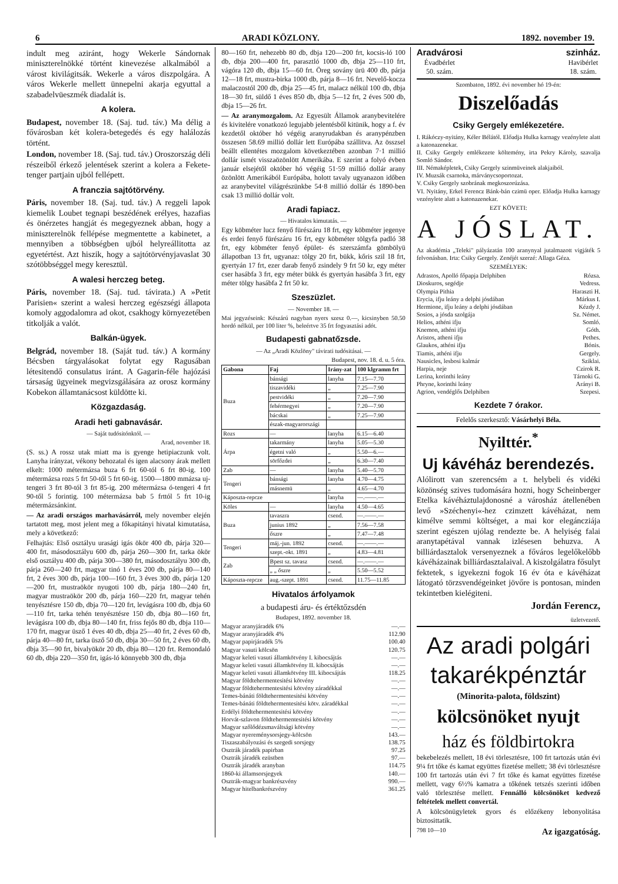6 ARADI KÖZLONY. 1892. november 19.
indult meg aziránt, hogy Wekerle Sándornak miniszterelnökké történt kinevezése alkalmából a várost kivilágitsák. Wekerle a város diszpolgára. A város Wekerle mellett ünnepelni akarja egyuttal a szabadelvüeszmék diadalát is.
A kolera.
Budapest, november 18. (Saj. tud. táv.) Ma délig a fővárosban két kolera-betegedés és egy halálozás történt.
London, november 18. (Saj. tud. táv.) Oroszország déli részeiből érkező jelentések szerint a kolera a Fekete-tenger partjain ujból fellépett.
A franczia sajtótörvény.
Páris, november 18. (Saj. tud. táv.) A reggeli lapok kiemelik Loubet tegnapi beszédének erélyes, hazafias és önérzetes hangját és megegyeznek abban, hogy a miniszterelnök fellépése megmentette a kabinetet, a mennyiben a többségben ujból helyreállitotta az egyetértést. Azt hiszik, hogy a sajtótörvényjavaslat 30 szótöbbséggel megy keresztül.
A walesi herczeg beteg.
Páris, november 18. (Saj. tud. távirata.) A »Petit Parisien« szerint a walesi herczeg egészségi állapota komoly aggodalomra ad okot, csakhogy környezetében titkolják a valót.
Balkán-ügyek.
Belgrád, november 18. (Saját tud. táv.) A kormány Bécsben tárgyalásokat folytat egy Ragusában létesitendő consulatus iránt. A Gagarin-féle hajózási társaság ügyeinek megvizsgálására az orosz kormány Kobekon államtanácsost küldötte ki.
Közgazdaság.
Aradi heti gabnavásár.
— Saját tudósitónktól. —
Arad, november 18.
(S. ss.) A rossz utak miatt ma is gyenge hetipiaczunk volt. Lanyha irányzat, vékony behozatal és igen alacsony árak mellett elkelt: 1000 métermázsa buza 6 frt 60-tól 6 frt 80-ig. 100 métermázsa rozs 5 frt 50-től 5 frt 60-ig. 1500—1800 mmázsa uj-tengeri 3 frt 80-tól 3 frt 85-ig. 200 métermázsa ó-tengeri 4 frt 90-től 5 forintig. 100 métermázsa bab 5 frttól 5 frt 10-ig métermázsánkint.
— Az aradi országos marhavásárról, mely november elején tartatott meg, most jelent meg a főkapitányi hivatal kimutatása, mely a következő:
Felhajtás: Első osztályu urasági igás ökör 400 db, párja 320—400 frt, másodosztályu 600 db, párja 260—300 frt, tarka ökör első osztályu 400 db, párja 300—380 frt, másodosztályu 300 db, párja 260—240 frt, magyar tinó 1 éves 200 db, párja 80—140 frt, 2 éves 300 db, párja 100—160 frt, 3 éves 300 db, párja 120—200 frt, mustraökör nyugoti 100 db, párja 180—240 frt, magyar mustraökör 200 db, párja 160—220 frt, magyar tehén tenyésztésre 150 db, dbja 70—120 frt, levágásra 100 db, dbja 60—110 frt, tarka tehén tenyésztésre 150 db, dbja 80—160 frt, levágásra 100 db, dbja 80—140 frt, friss fejős 80 db, dbja 110—170 frt, magyar üsző 1 éves 40 db, dbja 25—40 frt, 2 éves 60 db, párja 40—80 frt, tarka üsző 50 db, dbja 30—50 frt, 2 éves 60 db, dbja 35—90 frt, bivalyökör 20 db, dbja 80—120 frt. Remondaló 60 db, dbja 220—350 frt, igás-ló könnyebb 300 db, dbja
80—160 frt, nehezebb 80 db, dbja 120—200 frt, kocsis-ló 100 db, dbja 200—400 frt, parasztló 1000 db, dbja 25—110 frt, vágóra 120 db, dbja 15—60 frt. Öreg sovány ürü 400 db, párja 12—18 frt, mustra-birka 1000 db, párja 8—16 frt. Nevelő-kocza malaczostól 200 db, dbja 25—45 frt, malacz nélkül 100 db, dbja 18—30 frt, süldő 1 éves 850 db, dbja 5—12 frt, 2 éves 500 db, dbja 15—26 frt.
— Az aranymozgalom. Az Egyesült Államok aranybevitelére és kivitelére vonatkozó legujabb jelentésből kitünik, hogy a f. év kezdetől október hó végéig aranyrudakban és aranypénzben összesen 58.69 millió dollár lett Európába szállitva. Az összsel beállt ellentétes mozgalom következtében azonban 7·1 millió dollár ismét visszaözönlött Amerikába. E szerint a folyó évben január elsejétől október hó végéig 51·59 millió dollár arany özönlött Amerikából Európába, holott tavaly ugyanazon időben az aranybevitel világrészünkbe 54·8 millió dollár és 1890-ben csak 13 millió dollár volt.
Aradi fapiacz.
— Hivatalos kimutatás. —
Egy köbméter lucz fenyő fürészáru 18 frt, egy köbméter jegenye és erdei fenyő fürészáru 16 frt, egy köbméter tölgyfa padló 38 frt, egy köbméter fenyő épület- és szerszámfa gömbölyü állapotban 13 frt, ugyanaz: tölgy 20 frt, bükk, kőris szil 18 frt, gyertyán 17 frt, ezer darab fenyő zsindely 9 frt 50 kr, egy méter cser hasábfa 3 frt, egy méter bükk és gyertyán hasábfa 3 frt, egy méter tölgy hasábfa 2 frt 50 kr.
Szeszüzlet.
— November 18. —
Mai jegyzéseink: Készárú nagyban nyers szesz 0.—, kicsinyben 50.50 hordó nélkül, per 100 liter %, beleértve 35 frt fogyasztási adót.
Budapesti gabnatőzsde.
— Az „Aradi Közlöny" távirati tudósitásai. —
Budapest, nov. 18. d. u. 5 óra.
| Gabona | Faj | Irány-zat | 100 klgramm frt |
| --- | --- | --- | --- |
| Buza | bánsági | lanyha | 7.15—7.70 |
| | tiszavidéki | „ | 7.25—7.90 |
| | pestvidéki | „ | 7.20—7.90 |
| | fehérmegyei | „ | 7.20—7.90 |
| | bácskai | „ | 7.25—7.90 |
| | észak-magyarországi | | |
| Rozs | — | lanyha | 6.15—6.40 |
| Árpa | takarmány | lanyha | 5.05—5.30 |
| | égetni való | „ | 5.50—6.— |
| | sörfőzdei | „ | 6.30—7.40 |
| Zab | — | lanyha | 5.40—5.70 |
| Tengeri | bánsági | lanyha | 4.70—4.75 |
| | másnemü | „ | 4.65—4.70 |
| Káposzta-repcze | | lanyha | —.——.— |
| Köles | — | lanyha | 4.50—4.65 |
| Buza | tavaszra | csend. | —.——.— |
| | junius 1892 | „ | 7.56—7.58 |
| | őszre | „ | 7.47—7.48 |
| Tengeri | máj.-jun. 1892 | csend. | —.——.— |
| | szept.-okt. 1891 | „ | 4.83—4.81 |
| Zab | Bpest sz. tavasz | csend. | —.——.— |
| | „ „ őszre | „ | 5.50—5.52 |
| Káposzta-repcze | aug.-szept. 1891 | csend. | 11.75—11.85 |
Hivatalos árfolyamok
a budapesti áru- és értéktőzsdén
Budapest, 1892. november 18.
Magyar aranyjáradék 6% —.—
Magyar aranyjáradék 4% 112.90
Magyar papirjáradék 5% 100.40
Magyar vasuti kölcsön 120.75
Magyar keleti vasuti államkötvény I. kibocsájtás —.—
Magyar keleti vasuti államkötvény II. kibocsájtás —.—
Magyar keleti vasuti államkötvény III. kibocsájtás 118.25
Magyar földtehermentesitési kötvény —.—
Magyar földtehermentesitési kötvény záradékkal —.—
Temes-bánáti földtehermentesitési kötvény —.—
Temes-bánáti földtehermentesitési kötv. záradékkal —.—
Erdélyi földtehermentesitési kötvény —.—
Horvát-szlavon földtehermentesitési kötvény —.—
Magyar szőlődézsmaváltsági kötvény —.—
Magyar nyereménysorsjegy-kölcsön 143.—
Tiszaszabályozási és szegedi sorsjegy 138.75
Osztrák járadék papirban 97.25
Osztrák járadék ezüstben 97.—
Osztrák járadék aranyban 114.75
1860-ki államsorsjegyek 140.—
Osztrák-magyar bankrészvény 990.—
Magyar hitelbankrészvény 361.25
Aradvárosi
Évadbérlet
50. szám.
szinház.
Havibérlet
18. szám.
Szombaton, 1892. évi november hó 19-én:
Diszelőadás
Csiky Gergely emlékezetére.
I. Rákóczy-nyitány, Kéler Bélától. Előadja Hulka karnagy vezénylete alatt a katonazenekar.
II. Csiky Gergely emlékezete költemény, irta Pekry Károly, szavalja Somló Sándor.
III. Némaképletek, Csiky Gergely szinmüveinek alakjaiból.
IV. Muzsák csarnoka, márványcsoportozat.
V. Csiky Gergely szobrának megkoszorúzása.
VI. Nyitány, Erkel Ferencz Bánk-bán czimü oper. Előadja Hulka karnagy vezénylete alatt a katonazenekar.
EZT KÖVETI:
A JÓSLAT.
Az akadémia „Teleki" pályázatán 100 aranynyal jutalmazott vigjáték 5 felvonásban. Irta: Csiky Gergely. Zenéjét szerzé: Allaga Géza.
SZEMÉLYEK:
Adrastos, Apolló főpapja Delphiben Rózsa.
Dioskuros, segédje Vedress.
Olympia Pithia Haraszti H.
Erycia, ifju leány a delphi jósdában Márkus I.
Hermione, ifju leány a delphi jósdában Kézdy J.
Sosios, a jósda szolgája Sz. Német.
Helios, athéni ifju Somló.
Knemon, athéni ifju Góth.
Aristos, atheni ifju Pethes.
Glaukos, athéni ifju Bónis.
Tiamis, athéni ifju Gergely.
Nausicles, lesbosi kalmár Sziklai.
Harpia, neje Czirok R.
Lerina, korinthi leány Tárnoki G.
Phryne, korinthi leány Arányi B.
Agrion, vendéglős Delphiben Szepesi.
Kezdete 7 órakor.
Felelős szerkesztő: Vásárhelyi Béla.
Nyilttér.<sup>*</sup>
Uj kávéház berendezés.
Alólirott van szerencsém a t. helybeli és vidéki közönség szives tudomására hozni, hogy Scheinberger Etelka kávéháztulajdonosné a városház átellenében levő »Széchenyi«-hez czimzett kávéházat, nem kimélve semmi költséget, a mai kor elegáncziája szerint egészen ujólag rendezte be. A helyiség falai aranytapétával vannak izlésesen behuzva. A billiárdasztalok versenyeznek a főváros legelőkelőbb kávéházainak billiárdasztalaival. A kiszolgálatra fősulyt fektetek, s igyekezni fogok 16 év óta e kávéházat látogató törzsvendégeinket jövőre is pontosan, minden tekintetben kielégiteni.
Jordán Ferencz,
üzletvezető.
Az aradi polgári takarékpénztár
(Minorita-palota, földszint)
kölcsönöket nyujt
ház és földbirtokra
bekebelezés mellett, 18 évi törlesztésre, 100 frt tartozás után évi 9¼ frt tőke és kamat együttes fizetése mellett; 38 évi törlesztésre 100 frt tartozás után évi 7 frt tőke és kamat együttes fizetése mellett, vagy 6½% kamatra a tőkének tetszés szerinti időben való törlesztése mellett. Fennálló kölcsönöket kedvező feltételek mellett convertál.
A kölcsönügyletek gyors és előzékeny lebonyolitása biztosittatik.
798 10—10 Az igazgatóság.